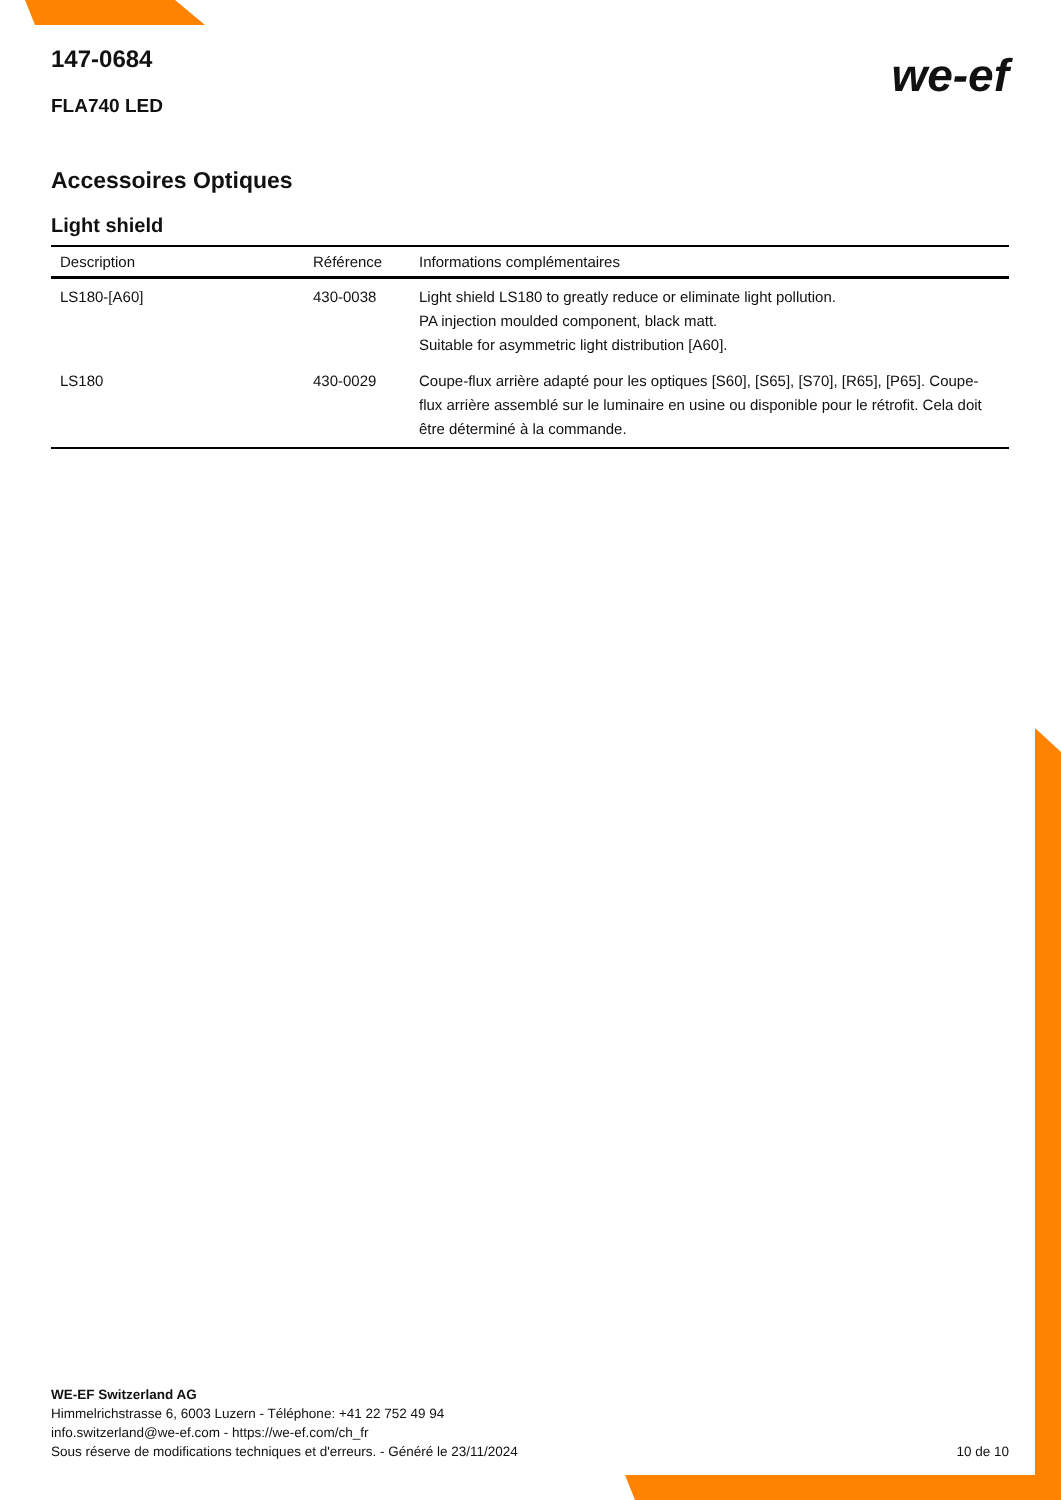147-0684
FLA740 LED
we-ef
Accessoires Optiques
Light shield
| Description | Référence | Informations complémentaires |
| --- | --- | --- |
| LS180-[A60] | 430-0038 | Light shield LS180 to greatly reduce or eliminate light pollution. PA injection moulded component, black matt. Suitable for asymmetric light distribution [A60]. |
| LS180 | 430-0029 | Coupe-flux arrière adapté pour les optiques [S60], [S65], [S70], [R65], [P65]. Coupe-flux arrière assemblé sur le luminaire en usine ou disponible pour le rétrofit. Cela doit être déterminé à la commande. |
WE-EF Switzerland AG
Himmelrichstrasse 6, 6003 Luzern - Téléphone: +41 22 752 49 94
info.switzerland@we-ef.com - https://we-ef.com/ch_fr
Sous réserve de modifications techniques et d'erreurs. - Généré le 23/11/2024
10 de 10